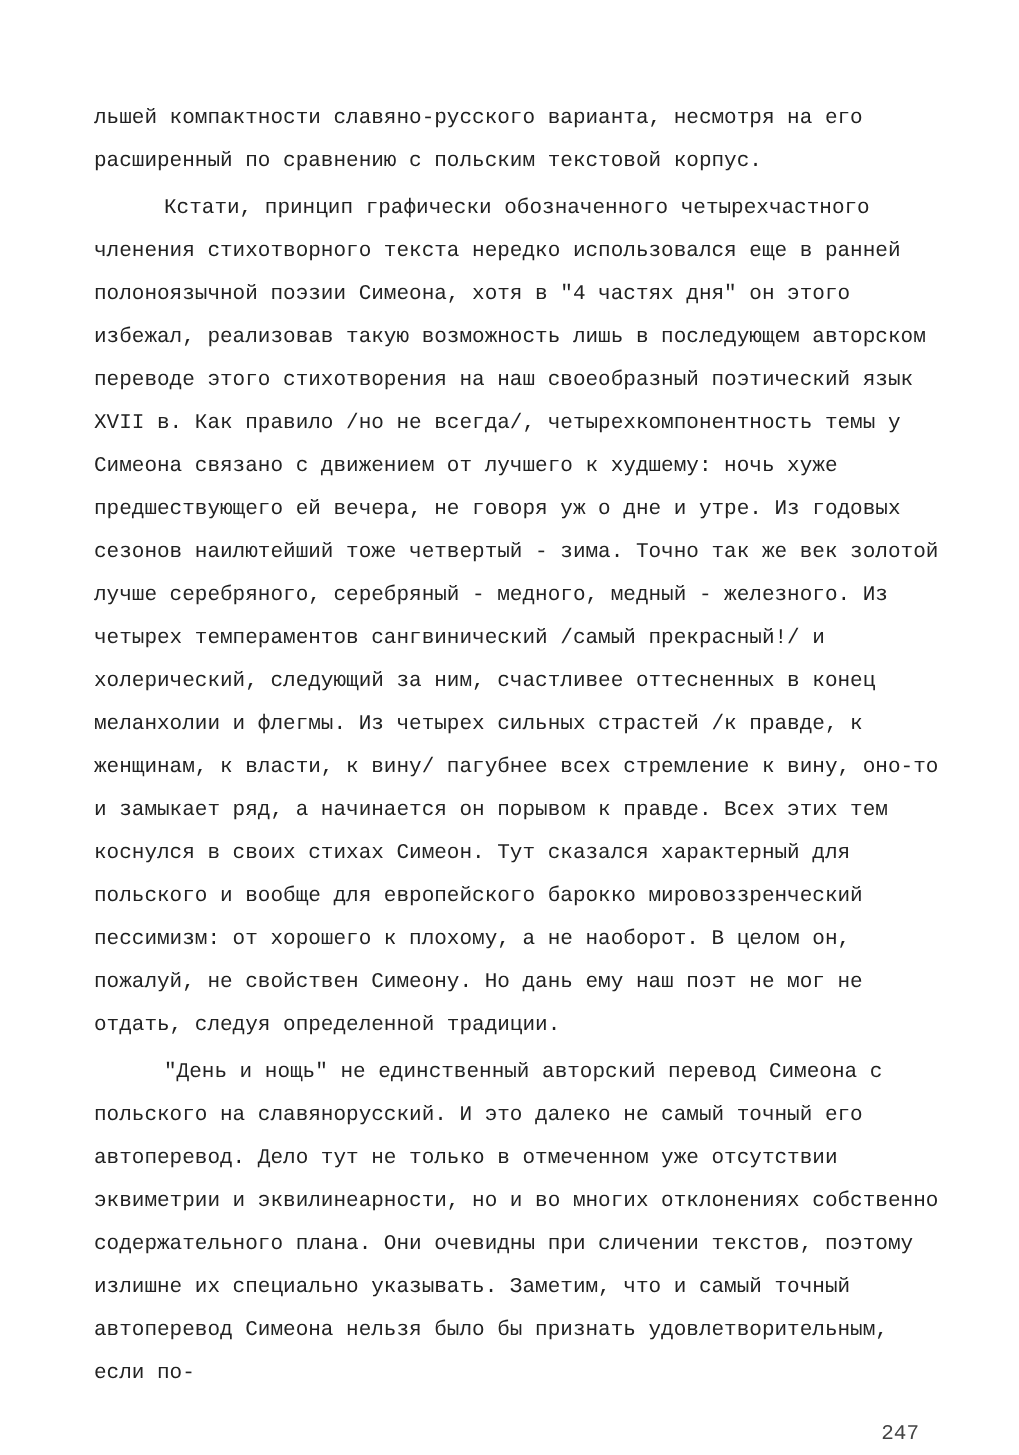льшей компактности славяно-русского варианта, несмотря на его расширенный по сравнению с польским текстовой корпус.
Кстати, принцип графически обозначенного четырехчастного членения стихотворного текста нередко использовался еще в ранней полоноязычной поэзии Симеона, хотя в "4 частях дня" он этого избежал, реализовав такую возможность лишь в последующем авторском переводе этого стихотворения на наш своеобразный поэтический язык XVII в. Как правило /но не всегда/, четырехкомпонентность темы у Симеона связано с движением от лучшего к худшему: ночь хуже предшествующего ей вечера, не говоря уж о дне и утре. Из годовых сезонов наилютейший тоже четвертый - зима. Точно так же век золотой лучше серебряного, серебряный - медного, медный - железного. Из четырех темпераментов сангвинический /самый прекрасный!/ и холерический, следующий за ним, счастливее оттесненных в конец меланхолии и флегмы. Из четырех сильных страстей /к правде, к женщинам, к власти, к вину/ пагубнее всех стремление к вину, оно-то и замыкает ряд, а начинается он порывом к правде. Всех этих тем коснулся в своих стихах Симеон. Тут сказался характерный для польского и вообще для европейского барокко мировоззренческий пессимизм: от хорошего к плохому, а не наоборот. В целом он, пожалуй, не свойствен Симеону. Но дань ему наш поэт не мог не отдать, следуя определенной традиции.
"День и нощь" не единственный авторский перевод Симеона с польского на славянорусский. И это далеко не самый точный его автоперевод. Дело тут не только в отмеченном уже отсутствии эквиметрии и эквилинеарности, но и во многих отклонениях собственно содержательного плана. Они очевидны при сличении текстов, поэтому излишне их специально указывать. Заметим, что и самый точный автоперевод Симеона нельзя было бы признать удовлетворительным, если по-
247